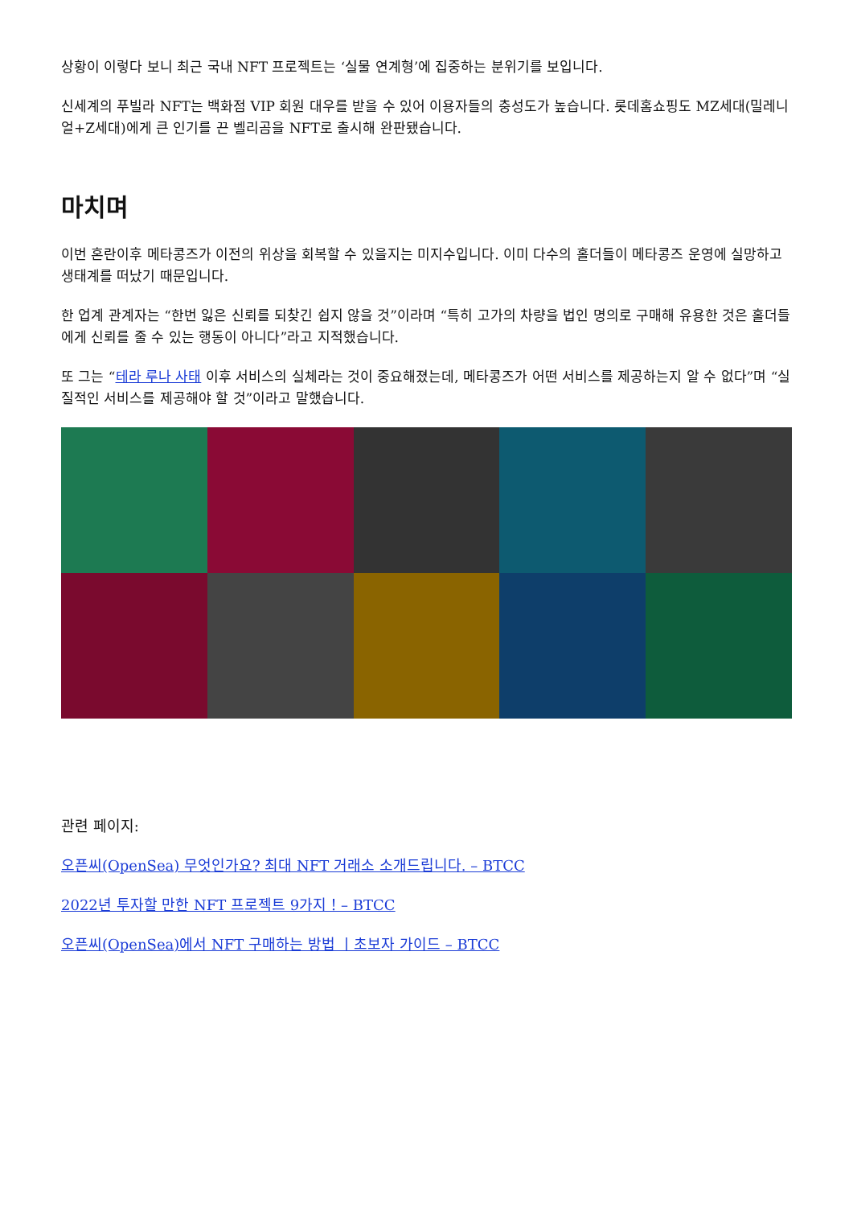상황이 이렇다 보니 최근 국내 NFT 프로젝트는 ‘실물 연계형’에 집중하는 분위기를 보입니다.
신세계의 푸빌라 NFT는 백화점 VIP 회원 대우를 받을 수 있어 이용자들의 충성도가 높습니다. 롯데홈쇼핑도 MZ세대(밀레니얼+Z세대)에게 큰 인기를 끈 벨리곰을 NFT로 출시해 완판됐습니다.
마치며
이번 혼란이후 메타콩즈가 이전의 위상을 회복할 수 있을지는 미지수입니다. 이미 다수의 홀더들이 메타콩즈 운영에 실망하고 생태계를 떠났기 때문입니다.
한 업계 관계자는 “한번 잃은 신뢰를 되찾긴 쉽지 않을 것”이라며 “특히 고가의 차량을 법인 명의로 구매해 유용한 것은 홀더들에게 신뢰를 줄 수 있는 행동이 아니다”라고 지적했습니다.
또 그는 “테라 루나 사태 이후 서비스의 실체라는 것이 중요해졌는데, 메타콩즈가 어떤 서비스를 제공하는지 알 수 없다”며 “실질적인 서비스를 제공해야 할 것”이라고 말했습니다.
관련 페이지:
오픈씨(OpenSea) 무엇인가요? 최대 NFT 거래소 소개드립니다. – BTCC
2022년 투자할 만한 NFT 프로젝트 9가지！– BTCC
오픈씨(OpenSea)에서 NFT 구매하는 방법 丨초보자 가이드 – BTCC